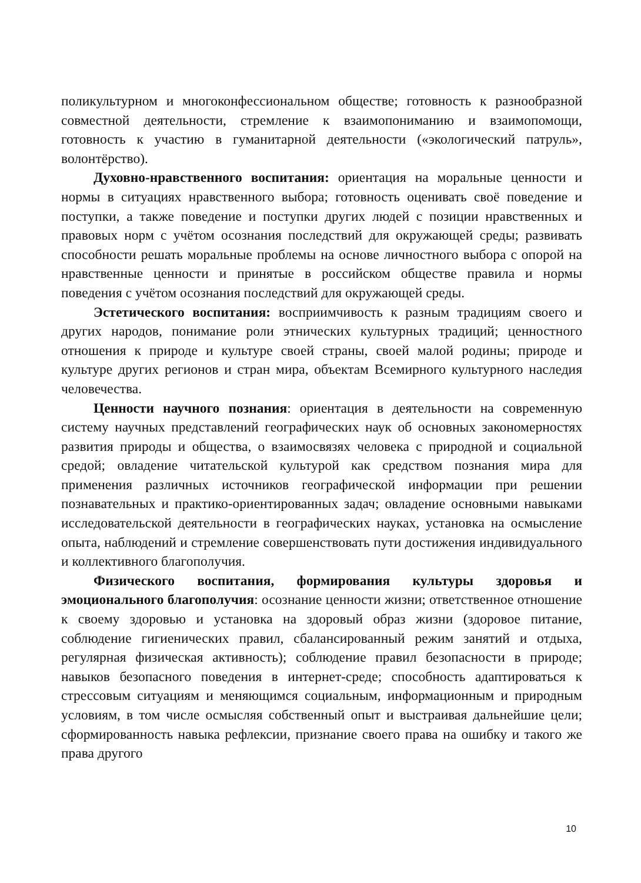поликультурном и многоконфессиональном обществе; готовность к разно­образной совместной деятельности, стремление к взаимопониманию и взаимопомощи, готовность к участию в гуманитарной деятельности («экологический патруль», волонтёрство).
Духовно-нравственного воспитания: ориентация на моральные ценности и нормы в ситуациях нравственного выбора; готовность оценивать своё поведение и поступки, а также поведение и поступки других людей с позиции нравственных и правовых норм с учётом осознания последствий для окружающей среды; развивать способности решать моральные проблемы на основе личностного выбора с опорой на нравственные ценности и принятые в российском обществе правила и нормы поведения с учётом осознания последствий для окружающей среды.
Эстетического воспитания: восприимчивость к разным традициям своего и других народов, понимание роли этнических культурных традиций; ценностного отношения к природе и культуре своей страны, своей малой родины; природе и культуре других регионов и стран мира, объектам Всемирного культурного наследия человечества.
Ценности научного познания: ориентация в деятельности на современную систему научных представлений географических наук об основных закономерностях развития природы и общества, о взаимосвязях человека с природной и социальной средой; овладение читательской культурой как средством познания мира для применения различных источников географической информации при решении познавательных и практико-ориентированных задач; овладение основными навыками исследовательской деятельности в географических науках, установка на осмысление опыта, наблюдений и стремление совершенствовать пути достижения индивидуального и коллективного благополучия.
Физического воспитания, формирования культуры здоровья и эмоционального благополучия: осознание ценности жизни; ответственное отношение к своему здоровью и установка на здоровый образ жизни (здоровое питание, соблюдение гигиенических правил, сбалансированный режим занятий и отдыха, регулярная физическая активность); соблюдение правил безопасности в природе; навыков безопасного поведения в интернет-среде; способность адаптироваться к стрессовым ситуациям и меняющимся социальным, информационным и природным условиям, в том числе осмысляя собственный опыт и выстраивая дальнейшие цели; сформированность навыка рефлексии, признание своего права на ошибку и такого же права другого
10